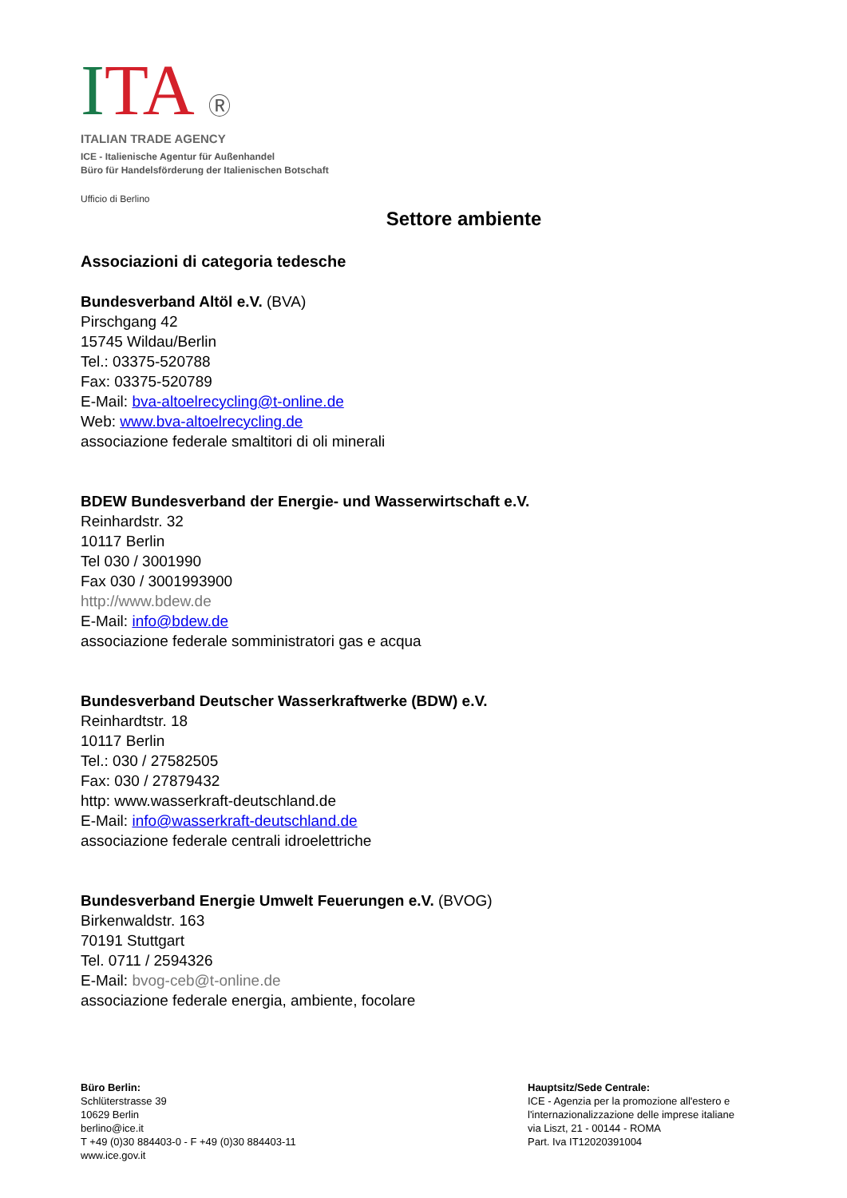ITA Ⓡ
ITALIAN TRADE AGENCY
ICE - Italienische Agentur für Außenhandel
Büro für Handelsförderung der Italienischen Botschaft
Ufficio di Berlino
Settore ambiente
Associazioni di categoria tedesche
Bundesverband Altöl e.V. (BVA)
Pirschgang 42
15745 Wildau/Berlin
Tel.: 03375-520788
Fax: 03375-520789
E-Mail: bva-altoelrecycling@t-online.de
Web: www.bva-altoelrecycling.de
associazione federale smaltitori di oli minerali
BDEW Bundesverband der Energie- und Wasserwirtschaft e.V.
Reinhardstr. 32
10117 Berlin
Tel 030 / 3001990
Fax 030 / 3001993900
http://www.bdew.de
E-Mail: info@bdew.de
associazione federale somministratori gas e acqua
Bundesverband Deutscher Wasserkraftwerke (BDW) e.V.
Reinhardtstr. 18
10117 Berlin
Tel.: 030 / 27582505
Fax: 030 / 27879432
http: www.wasserkraft-deutschland.de
E-Mail: info@wasserkraft-deutschland.de
associazione federale centrali idroelettriche
Bundesverband Energie Umwelt Feuerungen e.V. (BVOG)
Birkenwaldstr. 163
70191 Stuttgart
Tel. 0711 / 2594326
E-Mail: bvog-ceb@t-online.de
associazione federale energia, ambiente, focolare
Büro Berlin:
Schlüterstrasse 39
10629 Berlin
berlino@ice.it
T +49 (0)30 884403-0 - F +49 (0)30 884403-11
www.ice.gov.it
Hauptsitz/Sede Centrale:
ICE - Agenzia per la promozione all'estero e l'internazionalizzazione delle imprese italiane
via Liszt, 21 - 00144 - ROMA
Part. Iva IT12020391004